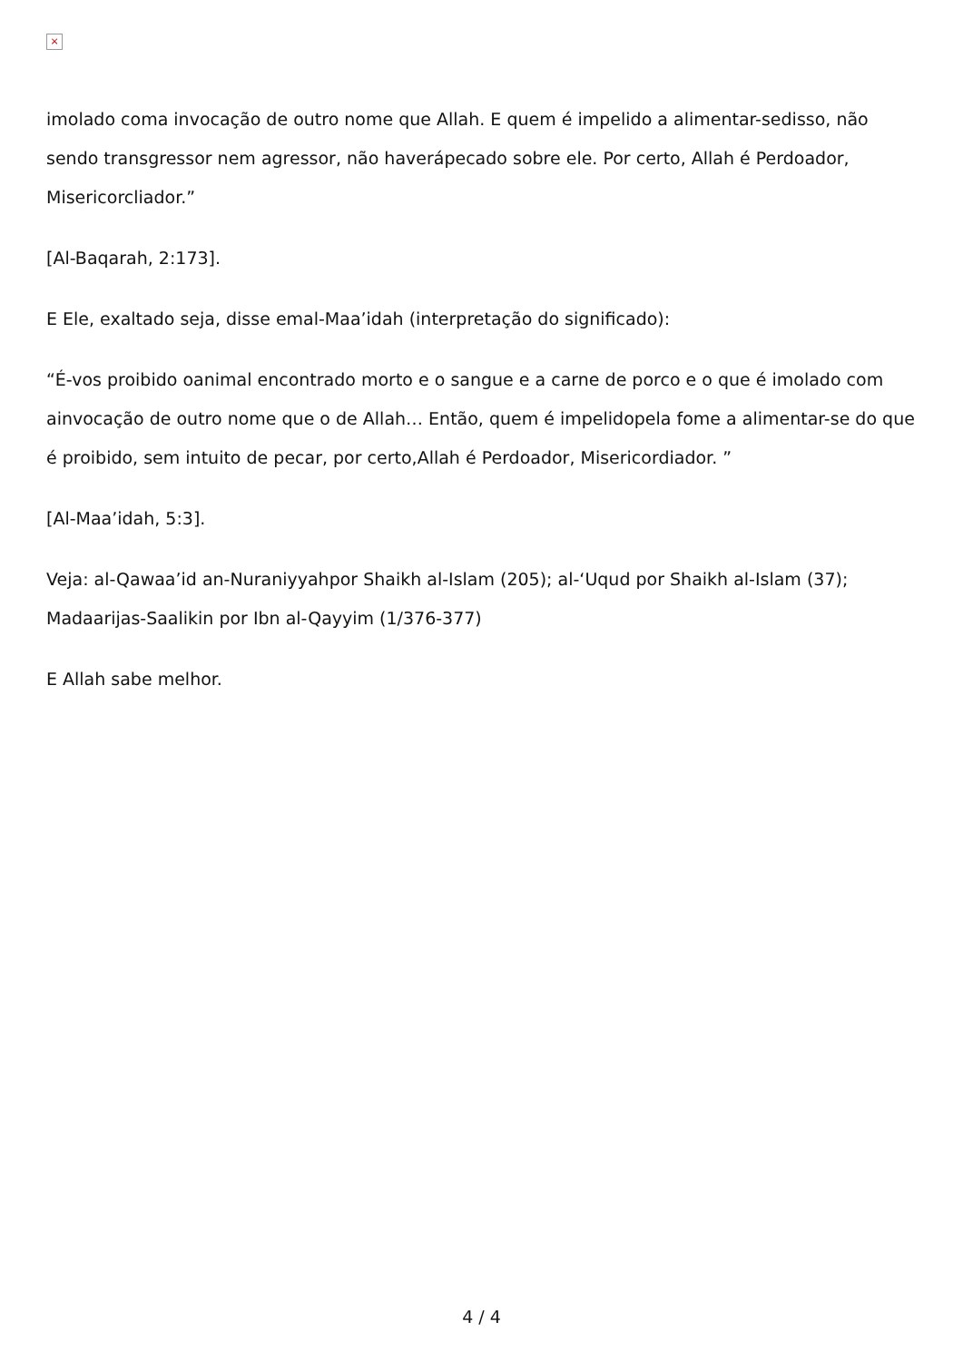×
imolado coma invocação de outro nome que Allah. E quem é impelido a alimentar-sedisso, não sendo transgressor nem agressor, não haverápecado sobre ele. Por certo, Allah é Perdoador, Misericorcliador.”
[Al-Baqarah, 2:173].
E Ele, exaltado seja, disse emal-Maa’idah (interpretação do significado):
“É-vos proibido oanimal encontrado morto e o sangue e a carne de porco e o que é imolado com ainvocação de outro nome que o de Allah… Então, quem é impelidopela fome a alimentar-se do que é proibido, sem intuito de pecar, por certo,Allah é Perdoador, Misericordiador. ”
[Al-Maa’idah, 5:3].
Veja: al-Qawaa’id an-Nuraniyyahpor Shaikh al-Islam (205); al-‘Uqud por Shaikh al-Islam (37); Madaarijas-Saalikin por Ibn al-Qayyim (1/376-377)
E Allah sabe melhor.
4 / 4